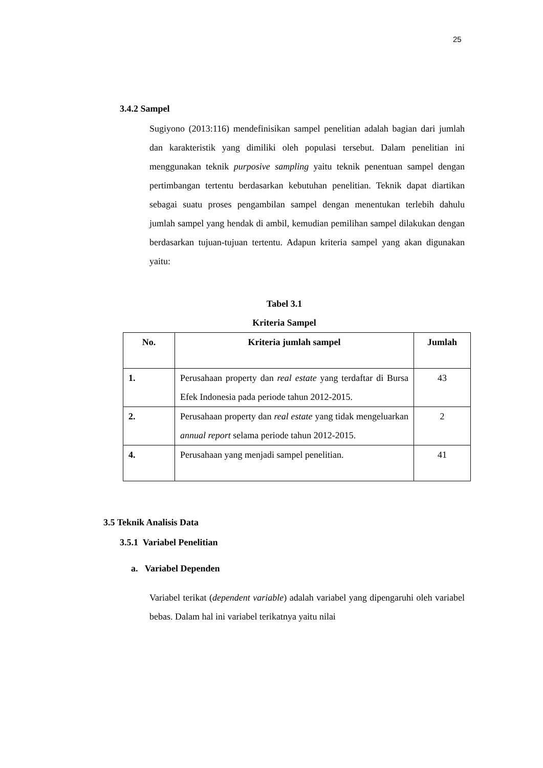25
3.4.2 Sampel
Sugiyono (2013:116) mendefinisikan sampel penelitian adalah bagian dari jumlah dan karakteristik yang dimiliki oleh populasi tersebut. Dalam penelitian ini menggunakan teknik purposive sampling yaitu teknik penentuan sampel dengan pertimbangan tertentu berdasarkan kebutuhan penelitian. Teknik dapat diartikan sebagai suatu proses pengambilan sampel dengan menentukan terlebih dahulu jumlah sampel yang hendak di ambil, kemudian pemilihan sampel dilakukan dengan berdasarkan tujuan-tujuan tertentu. Adapun kriteria sampel yang akan digunakan yaitu:
Tabel 3.1
Kriteria Sampel
| No. | Kriteria jumlah sampel | Jumlah |
| --- | --- | --- |
| 1. | Perusahaan property dan real estate yang terdaftar di Bursa Efek Indonesia pada periode tahun 2012-2015. | 43 |
| 2. | Perusahaan property dan real estate yang tidak mengeluarkan annual report selama periode tahun 2012-2015. | 2 |
| 4. | Perusahaan yang menjadi sampel penelitian. | 41 |
3.5 Teknik Analisis Data
3.5.1 Variabel Penelitian
a. Variabel Dependen
Variabel terikat (dependent variable) adalah variabel yang dipengaruhi oleh variabel bebas. Dalam hal ini variabel terikatnya yaitu nilai